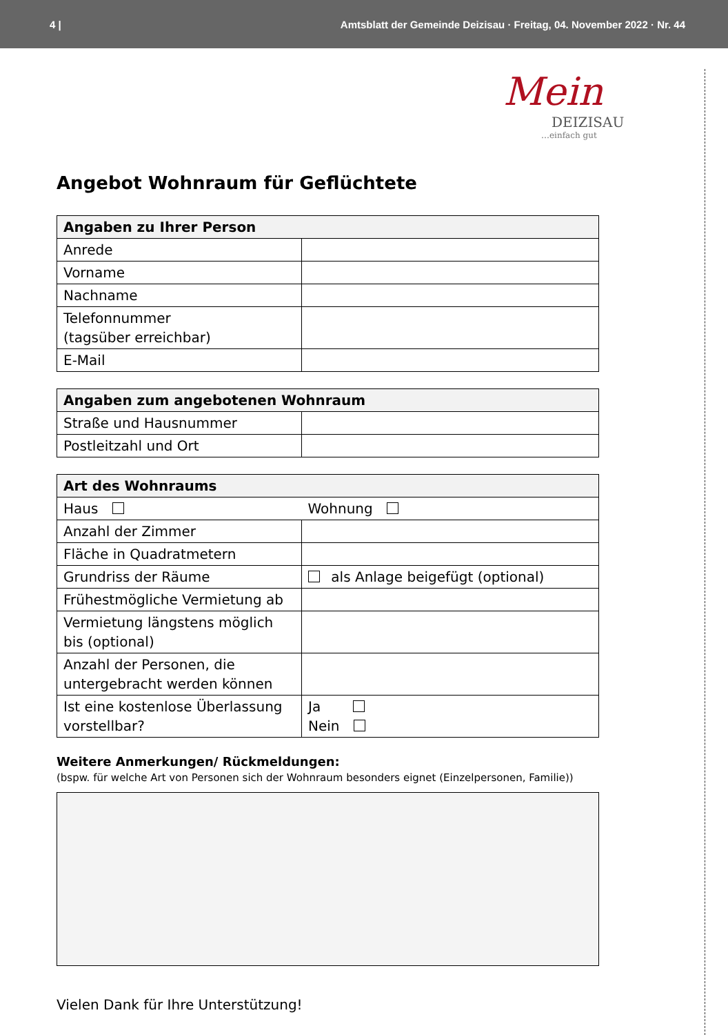4 | Amtsblatt der Gemeinde Deizisau · Freitag, 04. November 2022 · Nr. 44
Mein
DEIZISAU
…einfach gut
Angebot Wohnraum für Geflüchtete
| Angaben zu Ihrer Person | |
| --- | --- |
| Anrede | |
| Vorname | |
| Nachname | |
| Telefonnummer (tagsüber erreichbar) | |
| E-Mail | |
| Angaben zum angebotenen Wohnraum | |
| --- | --- |
| Straße und Hausnummer | |
| Postleitzahl und Ort | |
| Art des Wohnraums | |
| --- | --- |
| Haus | Wohnung |
| Anzahl der Zimmer | |
| Fläche in Quadratmetern | |
| Grundriss der Räume | als Anlage beigefügt (optional) |
| Frühestmögliche Vermietung ab | |
| Vermietung längstens möglich bis (optional) | |
| Anzahl der Personen, die untergebracht werden können | |
| Ist eine kostenlose Überlassung vorstellbar? | Ja Nein |
Weitere Anmerkungen/ Rückmeldungen:
(bspw. für welche Art von Personen sich der Wohnraum besonders eignet (Einzelpersonen, Familie))
Vielen Dank für Ihre Unterstützung!